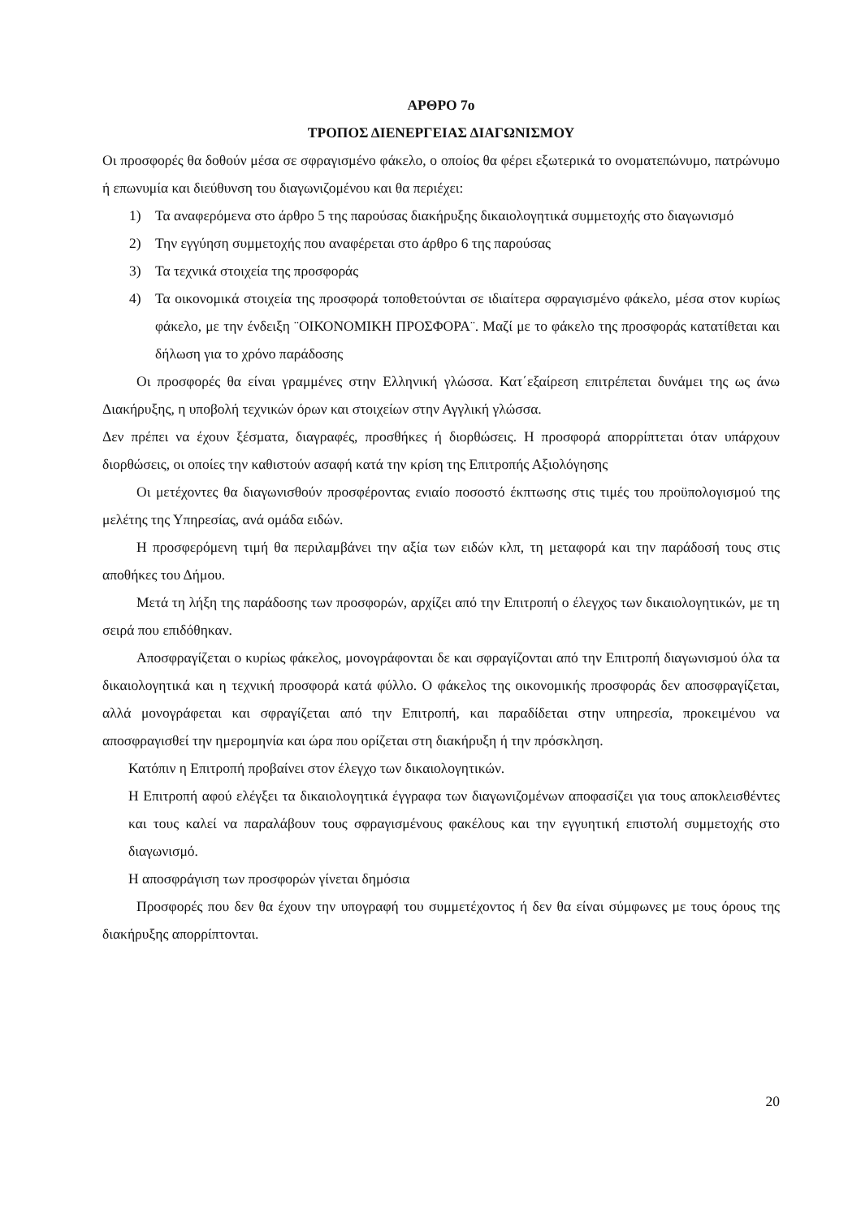ΑΡΘΡΟ 7ο
ΤΡΟΠΟΣ ΔΙΕΝΕΡΓΕΙΑΣ ΔΙΑΓΩΝΙΣΜΟΥ
Οι προσφορές θα δοθούν μέσα σε σφραγισμένο φάκελο, ο οποίος θα φέρει εξωτερικά το ονοματεπώνυμο, πατρώνυμο ή επωνυμία και διεύθυνση του διαγωνιζομένου και θα περιέχει:
1) Τα αναφερόμενα στο άρθρο 5 της παρούσας διακήρυξης δικαιολογητικά συμμετοχής στο διαγωνισμό
2) Την εγγύηση συμμετοχής που αναφέρεται στο άρθρο 6 της παρούσας
3) Τα τεχνικά στοιχεία της προσφοράς
4) Τα οικονομικά στοιχεία της προσφορά τοποθετούνται σε ιδιαίτερα σφραγισμένο φάκελο, μέσα στον κυρίως φάκελο, με την ένδειξη ¨ΟΙΚΟΝΟΜΙΚΗ ΠΡΟΣΦΟΡΑ¨. Μαζί με το φάκελο της προσφοράς κατατίθεται και δήλωση για το χρόνο παράδοσης
Οι προσφορές θα είναι γραμμένες στην Ελληνική γλώσσα. Κατ΄εξαίρεση επιτρέπεται δυνάμει της ως άνω Διακήρυξης, η υποβολή τεχνικών όρων και στοιχείων στην Αγγλική γλώσσα.
Δεν πρέπει να έχουν ξέσματα, διαγραφές, προσθήκες ή διορθώσεις. Η προσφορά απορρίπτεται όταν υπάρχουν διορθώσεις, οι οποίες την καθιστούν ασαφή κατά την κρίση της Επιτροπής Αξιολόγησης
Οι μετέχοντες θα διαγωνισθούν προσφέροντας ενιαίο ποσοστό έκπτωσης στις τιμές του προϋπολογισμού της μελέτης της Υπηρεσίας, ανά ομάδα ειδών.
Η προσφερόμενη τιμή θα περιλαμβάνει την αξία των ειδών κλπ, τη μεταφορά και την παράδοσή τους στις αποθήκες του Δήμου.
Μετά τη λήξη της παράδοσης των προσφορών, αρχίζει από την Επιτροπή ο έλεγχος των δικαιολογητικών, με τη σειρά που επιδόθηκαν.
Αποσφραγίζεται ο κυρίως φάκελος, μονογράφονται δε και σφραγίζονται από την Επιτροπή διαγωνισμού όλα τα δικαιολογητικά και η τεχνική προσφορά κατά φύλλο. Ο φάκελος της οικονομικής προσφοράς δεν αποσφραγίζεται, αλλά μονογράφεται και σφραγίζεται από την Επιτροπή, και παραδίδεται στην υπηρεσία, προκειμένου να αποσφραγισθεί την ημερομηνία και ώρα που ορίζεται στη διακήρυξη ή την πρόσκληση.
Κατόπιν η Επιτροπή προβαίνει στον έλεγχο των δικαιολογητικών.
Η Επιτροπή αφού ελέγξει τα δικαιολογητικά έγγραφα των διαγωνιζομένων αποφασίζει για τους αποκλεισθέντες και τους καλεί να παραλάβουν τους σφραγισμένους φακέλους και την εγγυητική επιστολή συμμετοχής στο διαγωνισμό.
Η αποσφράγιση των προσφορών γίνεται δημόσια
Προσφορές που δεν θα έχουν την υπογραφή του συμμετέχοντος ή δεν θα είναι σύμφωνες με τους όρους της διακήρυξης απορρίπτονται.
20